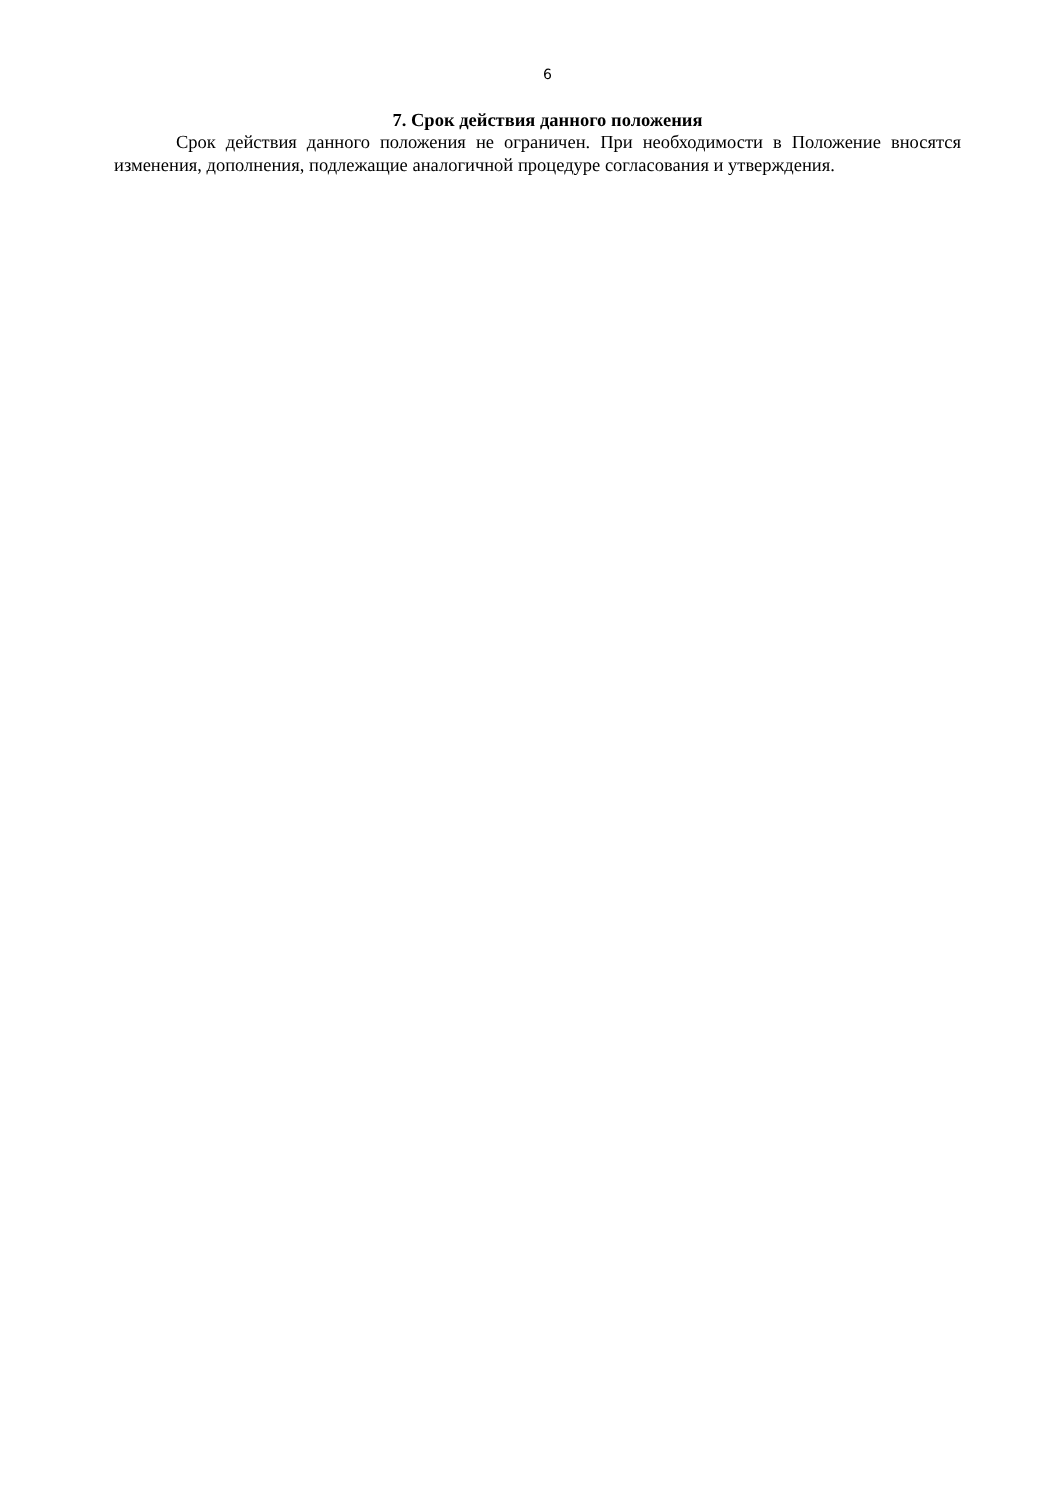6
7. Срок действия данного положения
Срок действия данного положения не ограничен. При необходимости в Положение вносятся изменения, дополнения, подлежащие аналогичной процедуре согласования и утверждения.